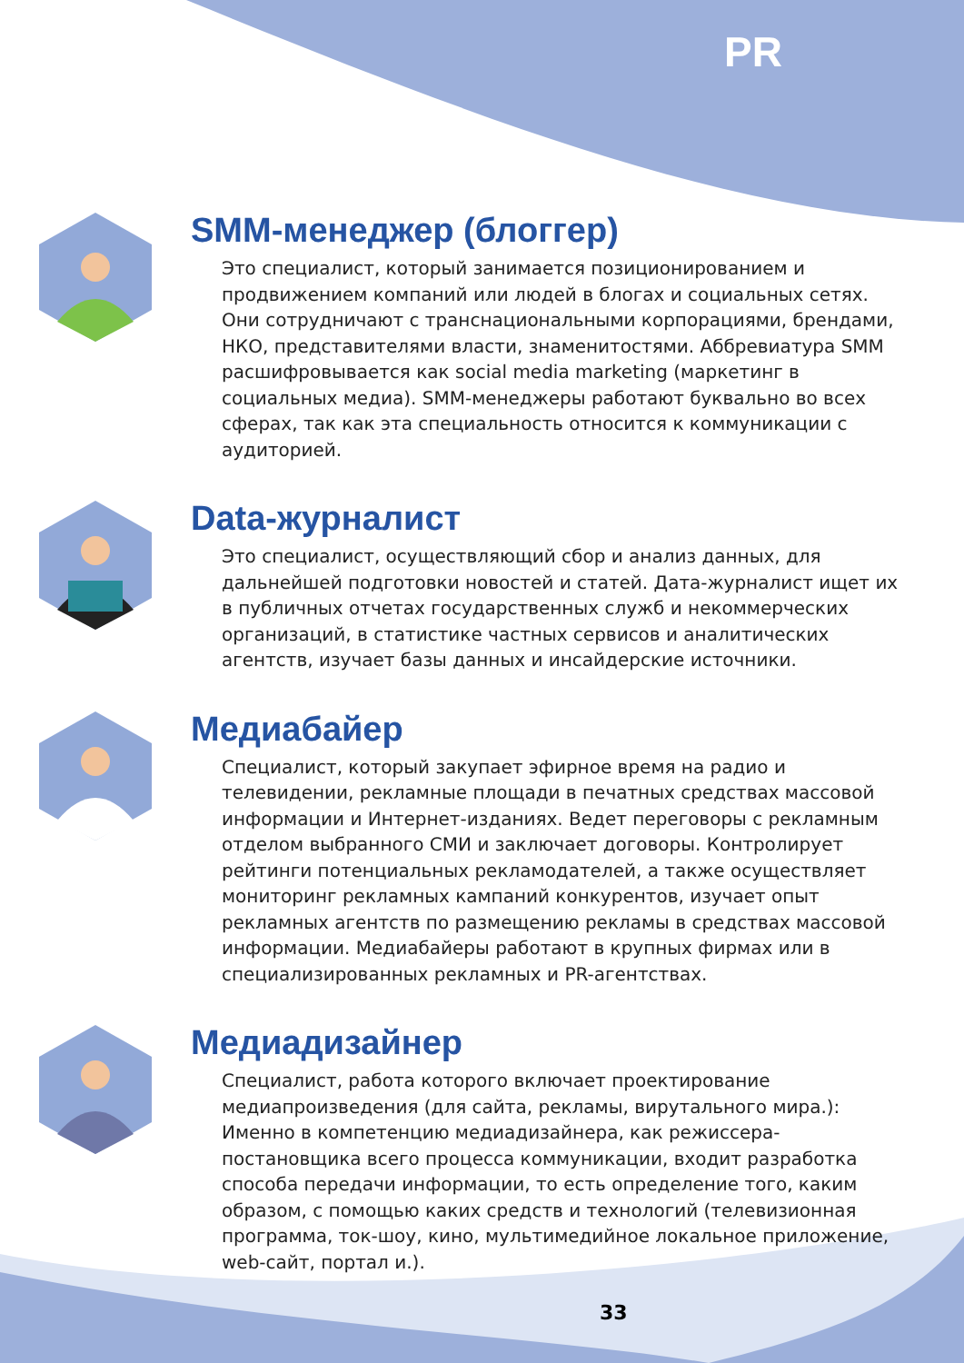PR
SMM-менеджер (блоггер)
Это специалист, который занимается позиционированием и продвижением компаний или людей в блогах и социальных сетях. Они сотрудничают с транснациональными корпорациями, брендами, НКО, представителями власти, знаменитостями. Аббревиатура SMM расшифровывается как social media marketing (маркетинг в социальных медиа). SMM-менеджеры работают буквально во всех сферах, так как эта специальность относится к коммуникации с аудиторией.
Data-журналист
Это специалист, осуществляющий сбор и анализ данных, для дальнейшей подготовки новостей и статей. Дата-журналист ищет их в публичных отчетах государственных служб и некоммерческих организаций, в статистике частных сервисов и аналитических агентств, изучает базы данных и инсайдерские источники.
Медиабайер
Специалист, который закупает эфирное время на радио и телевидении, рекламные площади в печатных средствах массовой информации и Интернет-изданиях. Ведет переговоры с рекламным отделом выбранного СМИ и заключает договоры. Контролирует рейтинги потенциальных рекламодателей, а также осуществляет мониторинг рекламных кампаний конкурентов, изучает опыт рекламных агентств по размещению рекламы в средствах массовой информации. Медиабайеры работают в крупных фирмах или в специализированных рекламных и PR-агентствах.
Медиадизайнер
Специалист, работа которого включает проектирование медиапроизведения (для сайта, рекламы, вирутального мира.): Именно в компетенцию медиадизайнера, как режиссера-постановщика всего процесса коммуникации, входит разработка способа передачи информации, то есть определение того, каким образом, с помощью каких средств и технологий (телевизионная программа, ток-шоу, кино, мультимедийное локальное приложение, web-сайт, портал и.).
33